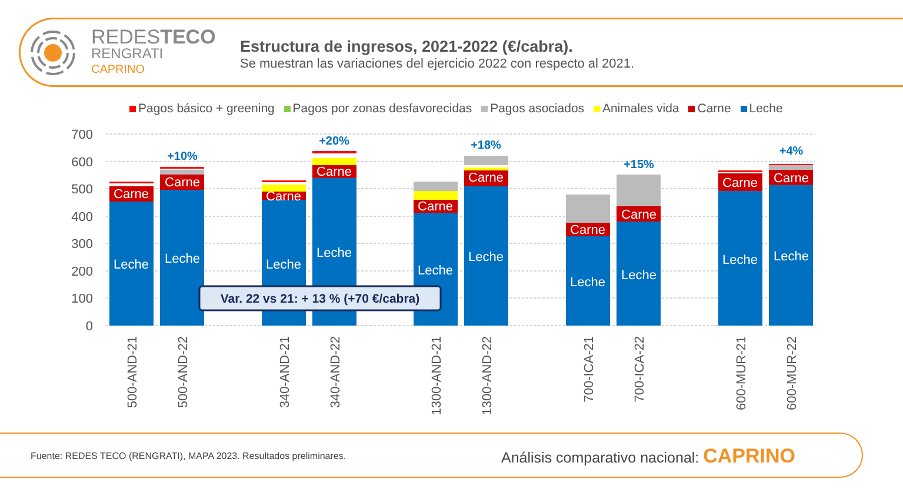REDESTECO
RENGRATI
CAPRINO
Estructura de ingresos, 2021-2022 (€/cabra).
Se muestran las variaciones del ejercicio 2022 con respecto al 2021.
Pagos básico + greening Pagos por zonas desfavorecidas Pagos asociados Animales vida Carne Leche
700
600
500
400
300
200
100
0
Carne
Carne
Carne
Carne
Carne
Carne
Carne
Carne
Carne
Carne
Leche
Leche
Leche
Leche
Leche
Leche
Leche
Leche
Leche
Leche
+10%
+20%
+18%
+15%
+4%
Var. 22 vs 21: + 13 % (+70 €/cabra)
500-AND-21
500-AND-22
340-AND-21
340-AND-22
1300-AND-21
1300-AND-22
700-ICA-21
700-ICA-22
600-MUR-21
600-MUR-22
Fuente: REDES TECO (RENGRATI), MAPA 2023. Resultados preliminares.
Análisis comparativo nacional: CAPRINO